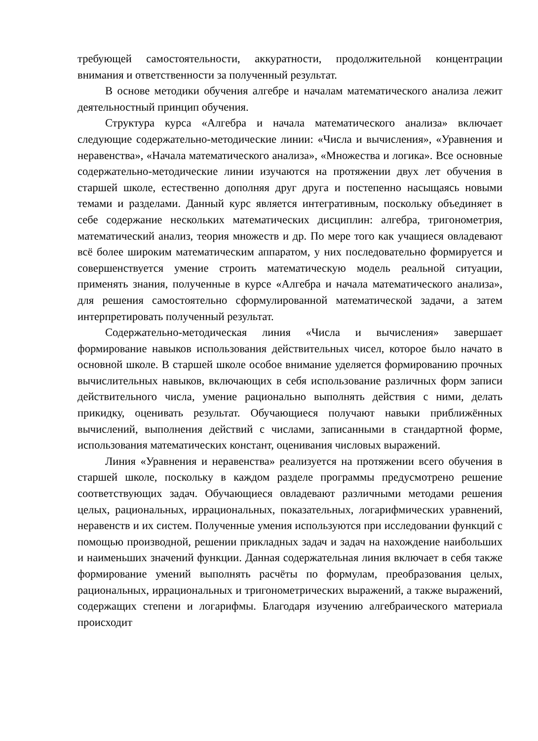требующей самостоятельности, аккуратности, продолжительной концентрации внимания и ответственности за полученный результат.
В основе методики обучения алгебре и началам математического анализа лежит деятельностный принцип обучения.
Структура курса «Алгебра и начала математического анализа» включает следующие содержательно-методические линии: «Числа и вычисления», «Уравнения и неравенства», «Начала математического анализа», «Множества и логика». Все основные содержательно-методические линии изучаются на протяжении двух лет обучения в старшей школе, естественно дополняя друг друга и постепенно насыщаясь новыми темами и разделами. Данный курс является интегративным, поскольку объединяет в себе содержание нескольких математических дисциплин: алгебра, тригонометрия, математический анализ, теория множеств и др. По мере того как учащиеся овладевают всё более широким математическим аппаратом, у них последовательно формируется и совершенствуется умение строить математическую модель реальной ситуации, применять знания, полученные в курсе «Алгебра и начала математического анализа», для решения самостоятельно сформулированной математической задачи, а затем интерпретировать полученный результат.
Содержательно-методическая линия «Числа и вычисления» завершает формирование навыков использования действительных чисел, которое было начато в основной школе. В старшей школе особое внимание уделяется формированию прочных вычислительных навыков, включающих в себя использование различных форм записи действительного числа, умение рационально выполнять действия с ними, делать прикидку, оценивать результат. Обучающиеся получают навыки приближённых вычислений, выполнения действий с числами, записанными в стандартной форме, использования математических констант, оценивания числовых выражений.
Линия «Уравнения и неравенства» реализуется на протяжении всего обучения в старшей школе, поскольку в каждом разделе программы предусмотрено решение соответствующих задач. Обучающиеся овладевают различными методами решения целых, рациональных, иррациональных, показательных, логарифмических уравнений, неравенств и их систем. Полученные умения используются при исследовании функций с помощью производной, решении прикладных задач и задач на нахождение наибольших и наименьших значений функции. Данная содержательная линия включает в себя также формирование умений выполнять расчёты по формулам, преобразования целых, рациональных, иррациональных и тригонометрических выражений, а также выражений, содержащих степени и логарифмы. Благодаря изучению алгебраического материала происходит